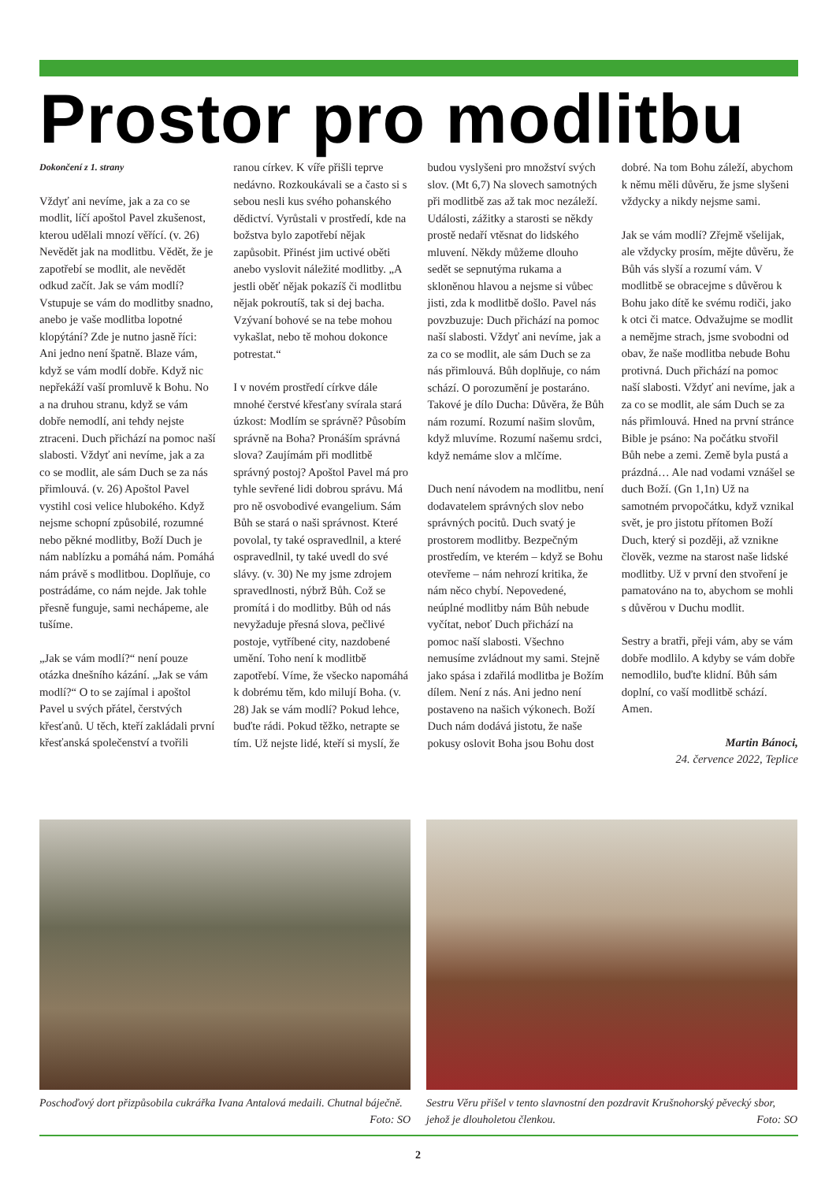Prostor pro modlitbu
Dokončení z 1. strany
Vždyť ani nevíme, jak a za co se modlit, líčí apoštol Pavel zkušenost, kterou udělali mnozí věřící. (v. 26) Nevědět jak na modlitbu. Vědět, že je zapotřebí se modlit, ale nevědět odkud začít. Jak se vám modlí? Vstupuje se vám do modlitby snadno, anebo je vaše modlitba lopotné klopýtání? Zde je nutno jasně říci: Ani jedno není špatně. Blaze vám, když se vám modlí dobře. Když nic nepřekáží vaší promluvě k Bohu. No a na druhou stranu, když se vám dobře nemodlí, ani tehdy nejste ztraceni. Duch přichází na pomoc naší slabosti. Vždyť ani nevíme, jak a za co se modlit, ale sám Duch se za nás přimlouvá. (v. 26) Apoštol Pavel vystihl cosi velice hlubokého. Když nejsme schopní způsobilé, rozumné nebo pěkné modlitby, Boží Duch je nám nablízku a pomáhá nám. Pomáhá nám právě s modlitbou. Doplňuje, co postrádáme, co nám nejde. Jak tohle přesně funguje, sami nechápeme, ale tušíme.
„Jak se vám modlí?“ není pouze otázka dnešního kázání. „Jak se vám modlí?“ O to se zajímal i apoštol Pavel u svých přátel, čerstvých křesťanů. U těch, kteří zakládali první křesťanská společenství a tvořili ranou církev. K víře přišli teprve nedávno. Rozkoukávali se a často si s sebou nesli kus svého pohanského dědictví. Vyrůstali v prostředí, kde na božstva bylo zapotřebí nějak zapůsobit. Přinést jim uctivé oběti anebo vyslovit náležité modlitby. „A jestli oběť nějak pokazíš či modlitbu nějak pokroutíš, tak si dej bacha. Vzývaní bohové se na tebe mohou vykašlat, nebo tě mohou dokonce potrestat.“
I v novém prostředí církve dále mnohé čerstvé křesťany svírala stará úzkost: Modlím se správně? Působím správně na Boha? Pronáším správná slova? Zaujímám při modlitbě správný postoj? Apoštol Pavel má pro tyhle sevřené lidi dobrou správu. Má pro ně osvobodivé evangelium. Sám Bůh se stará o naši správnost. Které povolal, ty také ospravedlnil, a které ospravedlnil, ty také uvedl do své slávy. (v. 30) Ne my jsme zdrojem spravedlnosti, nýbrž Bůh. Což se promítá i do modlitby. Bůh od nás nevyžaduje přesná slova, pečlivé postoje, vytříbené city, nazdobené umění. Toho není k modlitbě zapotřebí. Víme, že všecko napomáhá k dobrému těm, kdo milují Boha. (v. 28) Jak se vám modlí? Pokud lehce, buďte rádi. Pokud těžko, netrapte se tím. Už nejste lidé, kteří si myslí, že budou vyslyšeni pro množství svých slov. (Mt 6,7) Na slovech samotných při modlitbě zas až tak moc nezáleží. Události, zážitky a starosti se někdy prostě nedaří vtěsnat do lidského mluvení. Někdy můžeme dlouho sedět se sepnutýma rukama a skloněnou hlavou a nejsme si vůbec jisti, zda k modlitbě došlo. Pavel nás povzbuzuje: Duch přichází na pomoc naší slabosti. Vždyť ani nevíme, jak a za co se modlit, ale sám Duch se za nás přimlouvá. Bůh doplňuje, co nám schází. O porozumění je postaráno. Takové je dílo Ducha: Důvěra, že Bůh nám rozumí. Rozumí našim slovům, když mluvíme. Rozumí našemu srdci, když nemáme slov a mlčíme.
Duch není návodem na modlitbu, není dodavatelem správných slov nebo správných pocitů. Duch svatý je prostorem modlitby. Bezpečným prostředím, ve kterém – když se Bohu otevřeme – nám nehrozí kritika, že nám něco chybí. Nepovedené, neúplné modlitby nám Bůh nebude vyčítat, neboť Duch přichází na pomoc naší slabosti. Všechno nemusíme zvládnout my sami. Stejně jako spása i zdařilá modlitba je Božím dílem. Není z nás. Ani jedno není postaveno na našich výkonech. Boží Duch nám dodává jistotu, že naše pokusy oslovit Boha jsou Bohu dost dobré. Na tom Bohu záleží, abychom k němu měli důvěru, že jsme slyšeni vždycky a nikdy nejsme sami.
Jak se vám modlí? Zřejmě všelijak, ale vždycky prosím, mějte důvěru, že Bůh vás slyší a rozumí vám. V modlitbě se obracejme s důvěrou k Bohu jako dítě ke svému rodiči, jako k otci či matce. Odvažujme se modlit a nemějme strach, jsme svobodni od obav, že naše modlitba nebude Bohu protivná. Duch přichází na pomoc naší slabosti. Vždyť ani nevíme, jak a za co se modlit, ale sám Duch se za nás přimlouvá. Hned na první stránce Bible je psáno: Na počátku stvořil Bůh nebe a zemi. Země byla pustá a prázdná… Ale nad vodami vznášel se duch Boží. (Gn 1,1n) Už na samotném prvopočátku, když vznikal svět, je pro jistotu přítomen Boží Duch, který si později, až vznikne člověk, vezme na starost naše lidské modlitby. Už v první den stvoření je pamatováno na to, abychom se mohli s důvěrou v Duchu modlit.
Sestry a bratři, přeji vám, aby se vám dobře modlilo. A kdyby se vám dobře nemodlilo, buďte klidní. Bůh sám doplní, co vaší modlitbě schází. Amen.
Martin Bánoci,
24. července 2022, Teplice
Poschoďový dort přizpůsobila cukrářka Ivana Antalová medaili. Chutnal báječně. Foto: SO
Sestru Věru přišel v tento slavnostní den pozdravit Krušnohorský pěvecký sbor, jehož je dlouholetou členkou. Foto: SO
2